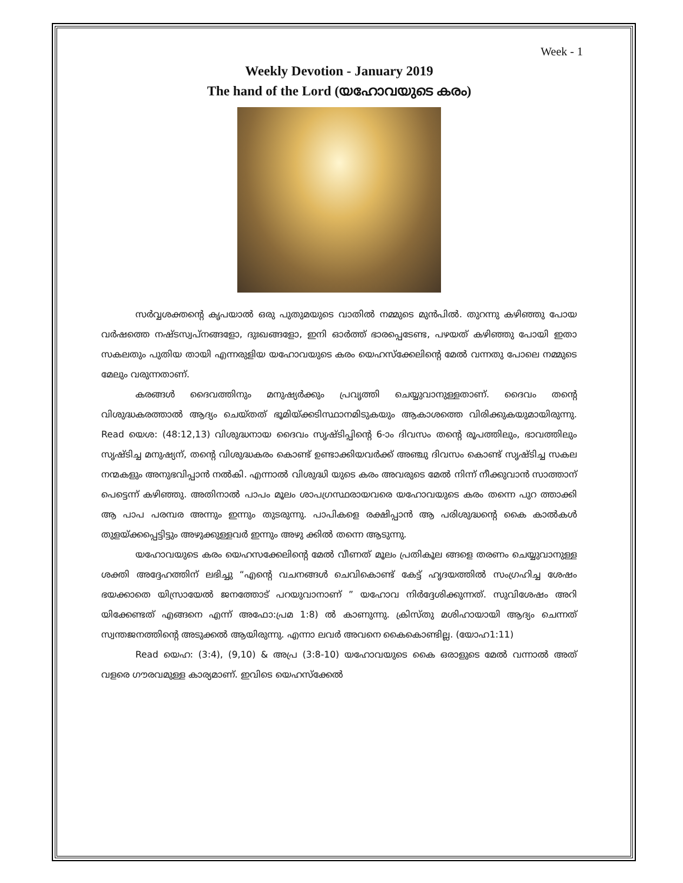Week - 1
Weekly Devotion - January 2019
The hand of the Lord (യഹോവയുടെ കരം)
സർവ്വശക്തന്റെ കൃപയാൽ ഒരു പുതുമയുടെ വാതിൽ നമ്മുടെ മുൻപിൽ. തുറന്നു കഴിഞ്ഞു പോയ വർഷത്തെ നഷ്ടസ്വപ്നങ്ങളോ, ദുഃഖങ്ങളോ, ഇനി ഓർത്ത് ഭാരപ്പെടേണ്ട, പഴയത് കഴിഞ്ഞു പോയി ഇതാ സകലതും പുതിയ തായി എന്നരുളിയ യഹോവയുടെ കരം യെഹസ്ക്കേലിന്റെ മേൽ വന്നതു പോലെ നമ്മുടെ മേലും വരുന്നതാണ്.
കരങ്ങൾ ദൈവത്തിനും മനുഷ്യർക്കും പ്രവൃത്തി ചെയ്യുവാനുള്ളതാണ്. ദൈവം തന്റെ വിശുദ്ധകരത്താൽ ആദ്യം ചെയ്തത് ഭൂമിയ്ക്കടിസ്ഥാനമിടുകയും ആകാശത്തെ വിരിക്കുകയുമായിരുന്നു. Read യെശ: (48:12,13) വിശുദ്ധനായ ദൈവം സൃഷ്ടിപ്പിന്റെ 6-ാം ദിവസം തന്റെ രൂപത്തിലും, ഭാവത്തിലും സൃഷ്ടിച്ച മനുഷ്യന്, തന്റെ വിശുദ്ധകരം കൊണ്ട് ഉണ്ടാക്കിയവർക്ക് അഞ്ചു ദിവസം കൊണ്ട് സൃഷ്ടിച്ച സകല നന്മകളും അനുഭവിപ്പാൻ നൽകി. എന്നാൽ വിശുദ്ധി യുടെ കരം അവരുടെ മേൽ നിന്ന് നീക്കുവാൻ സാത്താന് പെട്ടെന്ന് കഴിഞ്ഞു. അതിനാൽ പാപം മൂലം ശാപഗ്രസ്ഥരായവരെ യഹോവയുടെ കരം തന്നെ പുറ ത്താക്കി ആ പാപ പരമ്പര അന്നും ഇന്നും തുടരുന്നു. പാപികളെ രക്ഷിപ്പാൻ ആ പരിശുദ്ധന്റെ കൈ കാൽകൾ തുളയ്ക്കപ്പെട്ടിട്ടും അഴുക്കുള്ളവർ ഇന്നും അഴു ക്കിൽ തന്നെ ആടുന്നു.
യഹോവയുടെ കരം യെഹസക്കേലിന്റെ മേൽ വീണത് മൂലം പ്രതികൂല ങ്ങളെ തരണം ചെയ്യുവാനുള്ള ശക്തി അദ്ദേഹത്തിന് ലഭിച്ചു “എന്റെ വചനങ്ങൾ ചെവികൊണ്ട് കേട്ട് ഹൃദയത്തിൽ സംഗ്രഹിച്ച ശേഷം ഭയക്കാതെ യിസ്രായേൽ ജനത്തോട് പറയുവാനാണ് ” യഹോവ നിർദ്ദേശിക്കുന്നത്. സുവിശേഷം അറി യിക്കേണ്ടത് എങ്ങനെ എന്ന് അഫോ:പ്രമ 1:8) ൽ കാണുന്നു. ക്രിസ്തു മശിഹായായി ആദ്യം ചെന്നത് സ്വന്തജനത്തിന്റെ അടുക്കൽ ആയിരുന്നു. എന്നാ ലവർ അവനെ കൈകൊണ്ടില്ല. (യോഹ1:11)
Read യെഹ: (3:4), (9,10) & അപ്ര (3:8-10) യഹോവയുടെ കൈ ഒരാളുടെ മേൽ വന്നാൽ അത് വളരെ ഗൗരവമുള്ള കാര്യമാണ്. ഇവിടെ യെഹസ്ക്കേൽ